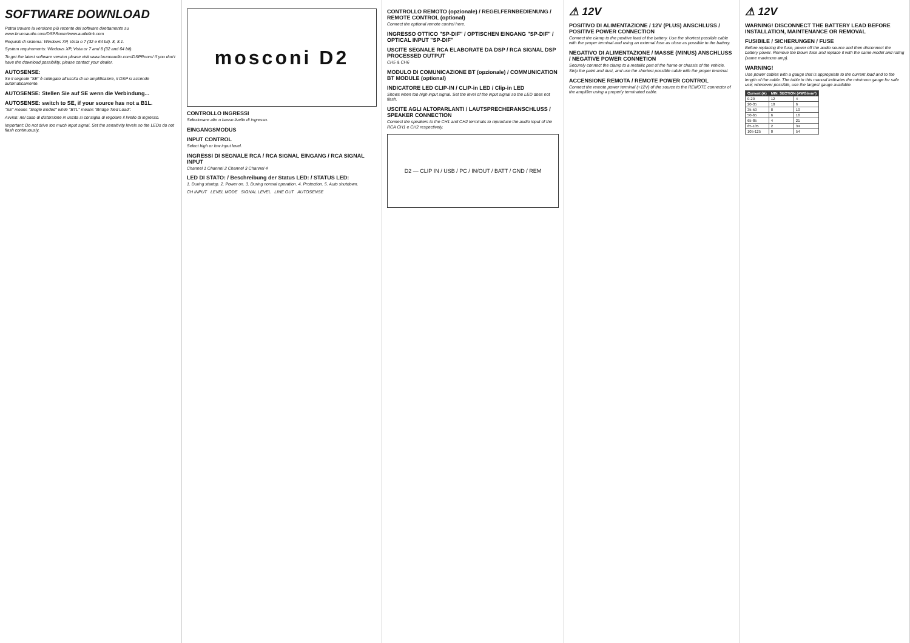SOFTWARE DOWNLOAD
Potrai trovare la versione più recente del software direttamente su www.brunoaudio.com/DSPRoom/www.audiolink.com
Requisiti di sistema: Windows XP, Vista o 7 (32 e 64 bit). 8, 8.1.
System requirements: Windows XP, Vista or 7 and 8 (32 and 64 bit).
To get the latest software version please visit www.brunoaudio.com/DSPRoom/ If you don't have the download possibility, please contact your dealer.
AUTOSENSE:
Se il segnale "SE" è collegato all'uscita di un amplificatore, il DSP si accende automaticamente.
AUTOSENSE: Stellen Sie auf SE wenn die Verbindung...
AUTOSENSE: switch to SE, if your source has not a B1L.
"SE" means "Single Ended" while "BTL" means "Bridge Tied Load".
Avviso: nel caso di distorsione in uscita si consiglia di regolare il livello di ingresso.
Important: Do not drive too much input signal. Set the sensitivity levels so the LEDs do not flash continuously.
mosconi D2
CONTROLLO INGRESSI
Selezionare alto o basso livello di ingresso.
EINGANGSMODUS
INPUT CONTROL
Select high or low input level.
INGRESSI DI SEGNALE RCA / RCA SIGNAL EINGANG / RCA SIGNAL INPUT
Channel 1 Channel 2 Channel 3 Channel 4
LED DI STATO: / Beschreibung der Status LED: / STATUS LED:
1. During startup. 2. Power on. 3. During normal operation. 4. Protection. 5. Auto shutdown.
CH INPUT LEVEL MODE SIGNAL LEVEL LINE OUT AUTOSENSE
CONTROLLO REMOTO (opzionale) / REGELFERNBEDIENUNG / REMOTE CONTROL (optional)
Connect the optional remote control here.
INGRESSO OTTICO "SP-DIF" / OPTISCHEN EINGANG "SP-DIF" / OPTICAL INPUT "SP-DIF"
USCITE SEGNALE RCA ELABORATE DA DSP / RCA SIGNAL DSP PROCESSED OUTPUT
CH5 & CH6
MODULO DI COMUNICAZIONE BT (opzionale) / COMMUNICATION BT MODULE (optional)
INDICATORE LED CLIP-IN / CLIP-in LED / Clip-in LED
Shows when too high input signal. Set the level of the input signal so the LED does not flash.
USCITE AGLI ALTOPARLANTI / LAUTSPRECHERANSCHLUSS / SPEAKER CONNECTION
Connect the speakers to the CH1 and CH2 terminals to reproduce the audio input of the RCA CH1 e CH2 respectively.
D2 — CLIP IN / USB / PC / IN/OUT / BATT / GND / REM
⚠ 12V
POSITIVO DI ALIMENTAZIONE / 12V (PLUS) ANSCHLUSS / POSITIVE POWER CONNECTION
Connect the clamp to the positive lead of the battery. Use the shortest possible cable with the proper terminal and using an external fuse as close as possible to the battery.
NEGATIVO DI ALIMENTAZIONE / MASSE (MINUS) ANSCHLUSS / NEGATIVE POWER CONNETION
Securely connect the clamp to a metallic part of the frame or chassis of the vehicle. Strip the paint and dust, and use the shortest possible cable with the proper terminal.
ACCENSIONE REMOTA / REMOTE POWER CONTROL
Connect the remote power terminal (+12V) of the source to the REMOTE connector of the amplifier using a properly terminated cable.
⚠ 12V
WARNING! DISCONNECT THE BATTERY LEAD BEFORE INSTALLATION, MAINTENANCE OR REMOVAL
FUSIBILE / SICHERUNGEN / FUSE
Before replacing the fuse, power off the audio source and then disconnect the battery power. Remove the blown fuse and replace it with the same model and rating (same maximum amp).
WARNING!
Use power cables with a gauge that is appropriate to the current load and to the length of the cable. The table in this manual indicates the minimum gauge for safe use; whenever possible, use the largest gauge available.
| Current (A) | MIN. SECTION (AWG/mm²) | |
| --- | --- | --- |
| 0-20 | 12 | 4 |
| 20-35 | 10 | 6 |
| 35-50 | 8 | 10 |
| 50-65 | 6 | 16 |
| 65-85 | 4 | 21 |
| 85-105 | 2 | 34 |
| 105-125 | 0 | 54 |